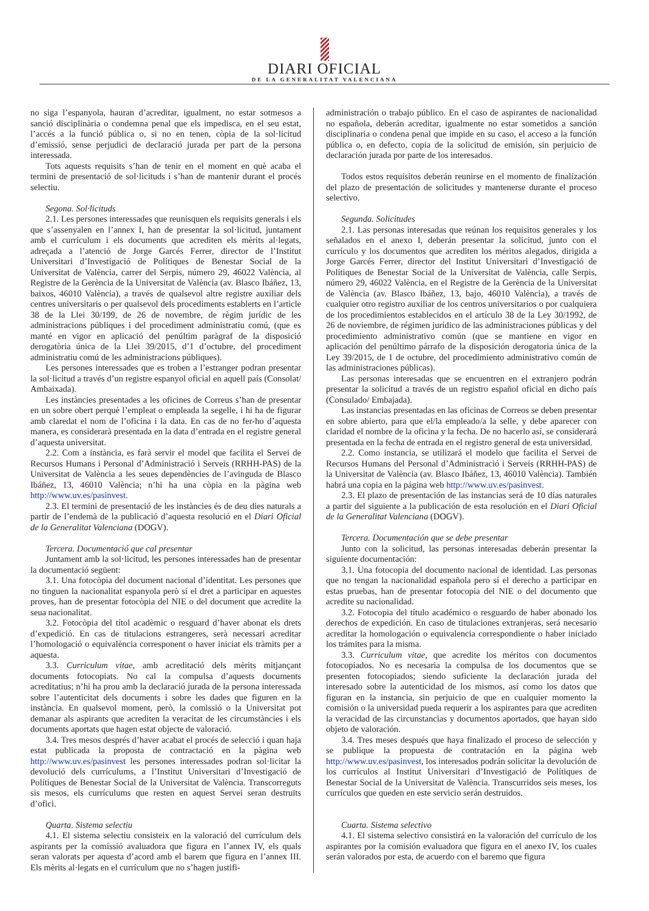DIARI OFICIAL
DE LA GENERALITAT VALENCIANA
no siga l’espanyola, hauran d’acreditar, igualment, no estar sotmesos a sanció disciplinària o condemna penal que els impedisca, en el seu estat, l’accés a la funció pública o, si no en tenen, còpia de la sol·licitud d’emissió, sense perjudici de declaració jurada per part de la persona interessada.
Tots aquests requisits s’han de tenir en el moment en què acaba el termini de presentació de sol·licituds i s’han de mantenir durant el procés selectiu.
Segona. Sol·licituds
2.1. Les persones interessades que reunisquen els requisits generals i els que s’assenyalen en l’annex I, han de presentar la sol·licitud, juntament amb el currículum i els documents que acrediten els mèrits al·legats, adreçada a l’atenció de Jorge Garcés Ferrer, director de l’Institut Universitari d’Investigació de Polítiques de Benestar Social de la Universitat de València, carrer del Serpis, número 29, 46022 València, al Registre de la Gerència de la Universitat de València (av. Blasco Ibáñez, 13, baixos, 46010 València), a través de qualsevol altre registre auxiliar dels centres universitaris o per qualsevol dels procediments establerts en l’article 38 de la Llei 30/199, de 26 de novembre, de règim jurídic de les administracions públiques i del procediment administratiu comú, (que es manté en vigor en aplicació del penúltim paràgraf de la disposició derogatòria única de la Llei 39/2015, d’1 d’octubre, del procediment administratiu comú de les administracions públiques).
Les persones interessades que es troben a l’estranger podran presentar la sol·licitud a través d’un registre espanyol oficial en aquell país (Consolat/ Ambaixada).
Les instàncies presentades a les oficines de Correus s’han de presentar en un sobre obert perquè l’empleat o empleada la segelle, i hi ha de figurar amb claredat el nom de l’oficina i la data. En cas de no fer-ho d’aquesta manera, es considerarà presentada en la data d’entrada en el registre general d’aquesta universitat.
2.2. Com a instància, es farà servir el model que facilita el Servei de Recursos Humans i Personal d’Administració i Serveis (RRHH-PAS) de la Universitat de València a les seues dependències de l’avinguda de Blasco Ibáñez, 13, 46010 València; n’hi ha una còpia en la pàgina web http://www.uv.es/pasinvest.
2.3. El termini de presentació de les instàncies és de deu dies naturals a partir de l’endemà de la publicació d’aquesta resolució en el Diari Oficial de la Generalitat Valenciana (DOGV).
Tercera. Documentació que cal presentar
Juntament amb la sol·licitud, les persones interessades han de presentar la documentació següent:
3.1. Una fotocòpia del document nacional d’identitat. Les persones que no tinguen la nacionalitat espanyola però sí el dret a participar en aquestes proves, han de presentar fotocòpia del NIE o del document que acredite la seua nacionalitat.
3.2. Fotocòpia del títol acadèmic o resguard d’haver abonat els drets d’expedició. En cas de titulacions estrangeres, serà necessari acreditar l’homologació o equivalència corresponent o haver iniciat els tràmits per a aquesta.
3.3. Curriculum vitae, amb acreditació dels mèrits mitjançant documents fotocopiats. No cal la compulsa d’aquests documents acreditatius; n’hi ha prou amb la declaració jurada de la persona interessada sobre l’autenticitat dels documents i sobre les dades que figuren en la instància. En qualsevol moment, però, la comissió o la Universitat pot demanar als aspirants que acrediten la veracitat de les circumstàncies i els documents aportats que hagen estat objecte de valoració.
3.4. Tres mesos després d’haver acabat el procés de selecció i quan haja estat publicada la proposta de contractació en la pàgina web http://www.uv.es/pasinvest les persones interessades podran sol·licitar la devolució dels currículums, a l’Institut Universitari d’Investigació de Polítiques de Benestar Social de la Universitat de València. Transcorreguts sis mesos, els currículums que resten en aquest Servei seran destruïts d’ofici.
Quarta. Sistema selectiu
4.1. El sistema selectiu consisteix en la valoració del currículum dels aspirants per la comissió avaluadora que figura en l’annex IV, els quals seran valorats per aquesta d’acord amb el barem que figura en l’annex III. Els mèrits al·legats en el currículum que no s’hagen justifi-
administración o trabajo público. En el caso de aspirantes de nacionalidad no española, deberán acreditar, igualmente no estar sometidos a sanción disciplinaria o condena penal que impide en su caso, el acceso a la función pública o, en defecto, copia de la solicitud de emisión, sin perjuicio de declaración jurada por parte de los interesados.
Todos estos requisitos deberán reunirse en el momento de finalización del plazo de presentación de solicitudes y mantenerse durante el proceso selectivo.
Segunda. Solicitudes
2.1. Las personas interesadas que reúnan los requisitos generales y los señalados en el anexo I, deberán presentar la solicitud, junto con el currículo y los documentos que acrediten los méritos alegados, dirigida a Jorge Garcés Ferrer, director del Institut Universitari d’Investigació de Polítiques de Benestar Social de la Universitat de València, calle Serpis, número 29, 46022 València, en el Registre de la Gerència de la Universitat de València (av. Blasco Ibáñez, 13, bajo, 46010 València), a través de cualquier otro registro auxiliar de los centros universitarios o por cualquiera de los procedimientos establecidos en el artículo 38 de la Ley 30/1992, de 26 de noviembre, de régimen jurídico de las administraciones públicas y del procedimiento administrativo común (que se mantiene en vigor en aplicación del penúltimo párrafo de la disposición derogatoria única de la Ley 39/2015, de 1 de octubre, del procedimiento administrativo común de las administraciones públicas).
Las personas interesadas que se encuentren en el extranjero podrán presentar la solicitud a través de un registro español oficial en dicho país (Consulado/ Embajada).
Las instancias presentadas en las oficinas de Correos se deben presentar en sobre abierto, para que el/la empleado/a la selle, y debe aparecer con claridad el nombre de la oficina y la fecha. De no hacerlo así, se considerará presentada en la fecha de entrada en el registro general de esta universidad.
2.2. Como instancia, se utilizará el modelo que facilita el Servei de Recursos Humans del Personal d’Administració i Serveis (RRHH-PAS) de la Universitat de València (av. Blasco Ibáñez, 13, 46010 València). También habrá una copia en la página web http://www.uv.es/pasinvest.
2.3. El plazo de presentación de las instancias será de 10 días naturales a partir del siguiente a la publicación de esta resolución en el Diari Oficial de la Generalitat Valenciana (DOGV).
Tercera. Documentación que se debe presentar
Junto con la solicitud, las personas interesadas deberán presentar la siguiente documentación:
3.1. Una fotocopia del documento nacional de identidad. Las personas que no tengan la nacionalidad española pero sí el derecho a participar en estas pruebas, han de presentar fotocopia del NIE o del documento que acredite su nacionalidad.
3.2. Fotocopia del título académico o resguardo de haber abonado los derechos de expedición. En caso de titulaciones extranjeras, será necesario acreditar la homologación o equivalencia correspondiente o haber iniciado los trámites para la misma.
3.3. Curriculum vitae, que acredite los méritos con documentos fotocopiados. No es necesaria la compulsa de los documentos que se presenten fotocopiados; siendo suficiente la declaración jurada del interesado sobre la autenticidad de los mismos, así como los datos que figuran en la instancia, sin perjuicio de que en cualquier momento la comisión o la universidad pueda requerir a los aspirantes para que acrediten la veracidad de las circunstancias y documentos aportados, que hayan sido objeto de valoración.
3.4. Tres meses después que haya finalizado el proceso de selección y se publique la propuesta de contratación en la página web http://www.uv.es/pasinvest, los interesados podrán solicitar la devolución de los currículos al Institut Universitari d’Investigació de Polítiques de Benestar Social de la Universitat de València. Transcurridos seis meses, los currículos que queden en este servicio serán destruidos.
Cuarta. Sistema selectivo
4.1. El sistema selectivo consistirá en la valoración del currículo de los aspirantes por la comisión evaluadora que figura en el anexo IV, los cuales serán valorados por esta, de acuerdo con el baremo que figura